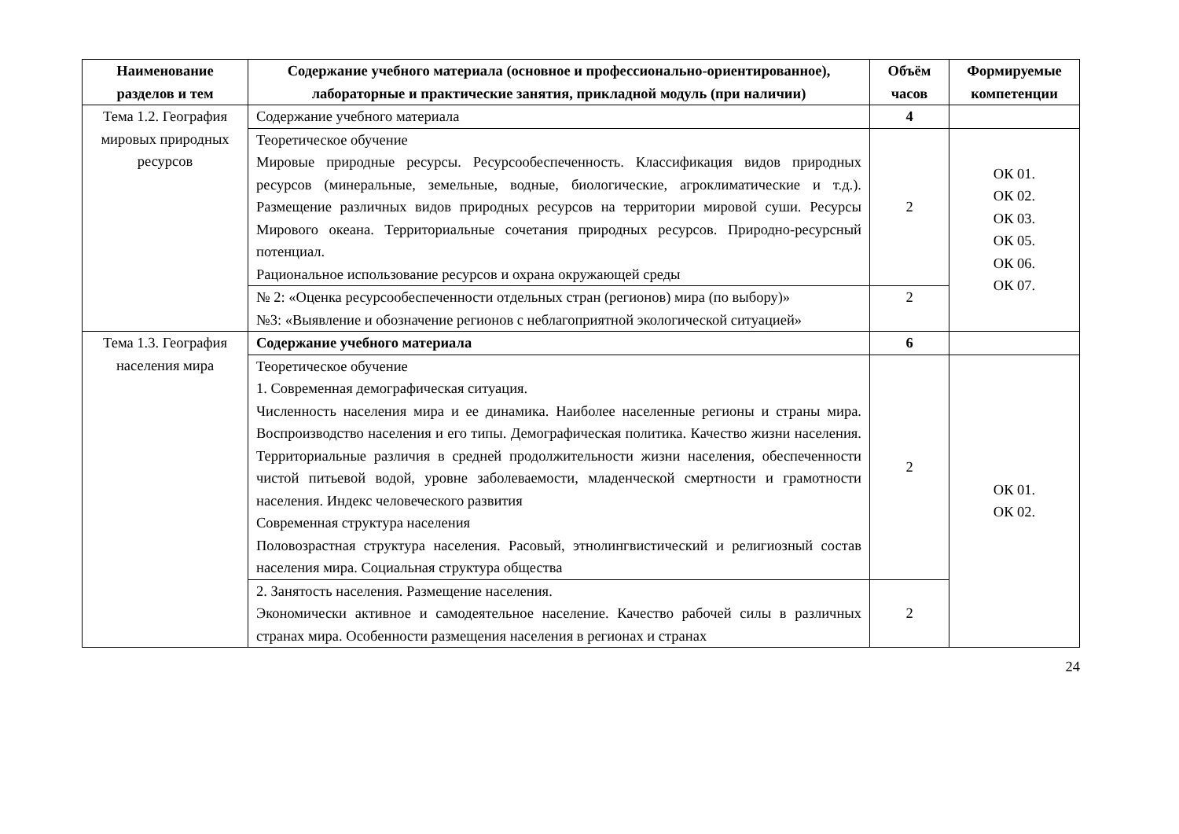| Наименование разделов и тем | Содержание учебного материала (основное и профессионально-ориентированное), лабораторные и практические занятия, прикладной модуль (при наличии) | Объём часов | Формируемые компетенции |
| --- | --- | --- | --- |
| Тема 1.2. География мировых природных ресурсов | Содержание учебного материала | 4 | |
| | Теоретическое обучение Мировые природные ресурсы. Ресурсообеспеченность. Классификация видов природных ресурсов (минеральные, земельные, водные, биологические, агроклиматические и т.д.). Размещение различных видов природных ресурсов на территории мировой суши. Ресурсы Мирового океана. Территориальные сочетания природных ресурсов. Природно-ресурсный потенциал. Рациональное использование ресурсов и охрана окружающей среды | 2 | ОК 01. ОК 02. ОК 03. ОК 05. ОК 06. ОК 07. |
| | № 2: «Оценка ресурсообеспеченности отдельных стран (регионов) мира (по выбору)» №3: «Выявление и обозначение регионов с неблагоприятной экологической ситуацией» | 2 | |
| Тема 1.3. География населения мира | Содержание учебного материала | 6 | |
| | Теоретическое обучение 1. Современная демографическая ситуация. Численность населения мира и ее динамика. Наиболее населенные регионы и страны мира. Воспроизводство населения и его типы. Демографическая политика. Качество жизни населения. Территориальные различия в средней продолжительности жизни населения, обеспеченности чистой питьевой водой, уровне заболеваемости, младенческой смертности и грамотности населения. Индекс человеческого развития Современная структура населения Половозрастная структура населения. Расовый, этнолингвистический и религиозный состав населения мира. Социальная структура общества | 2 | ОК 01. ОК 02. |
| | 2. Занятость населения. Размещение населения. Экономически активное и самодеятельное население. Качество рабочей силы в различных странах мира. Особенности размещения населения в регионах и странах | 2 | |
24